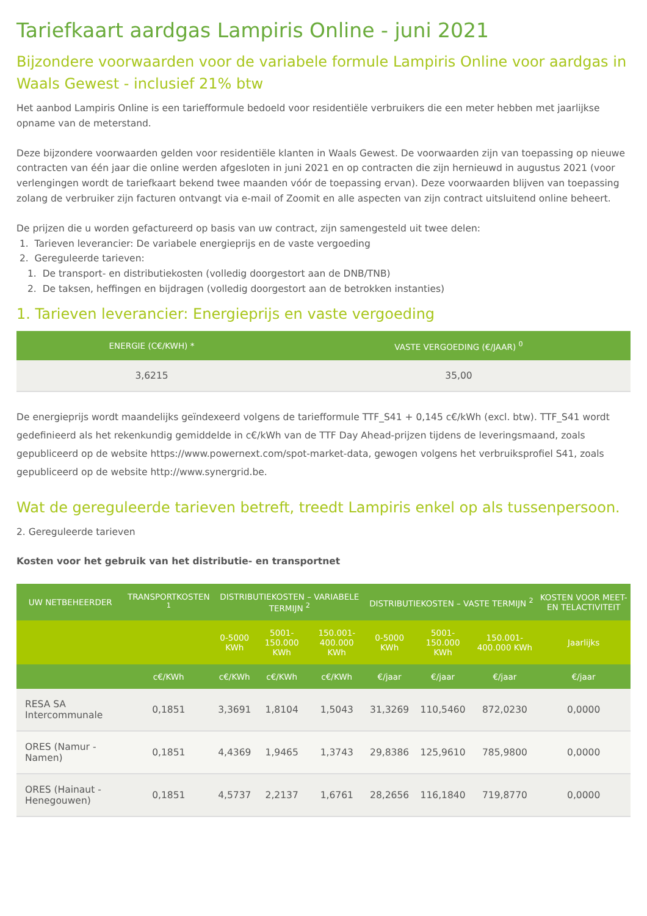Tariefkaart aardgas Lampiris Online - juni 2021
Bijzondere voorwaarden voor de variabele formule Lampiris Online voor aardgas in Waals Gewest - inclusief 21% btw
Het aanbod Lampiris Online is een tariefformule bedoeld voor residentiële verbruikers die een meter hebben met jaarlijkse opname van de meterstand.
Deze bijzondere voorwaarden gelden voor residentiële klanten in Waals Gewest. De voorwaarden zijn van toepassing op nieuwe contracten van één jaar die online werden afgesloten in juni 2021 en op contracten die zijn hernieuwd in augustus 2021 (voor verlengingen wordt de tariefkaart bekend twee maanden vóór de toepassing ervan). Deze voorwaarden blijven van toepassing zolang de verbruiker zijn facturen ontvangt via e-mail of Zoomit en alle aspecten van zijn contract uitsluitend online beheert.
De prijzen die u worden gefactureerd op basis van uw contract, zijn samengesteld uit twee delen:
1. Tarieven leverancier: De variabele energieprijs en de vaste vergoeding
2. Gereguleerde tarieven:
1. De transport- en distributiekosten (volledig doorgestort aan de DNB/TNB)
2. De taksen, heffingen en bijdragen (volledig doorgestort aan de betrokken instanties)
1. Tarieven leverancier: Energieprijs en vaste vergoeding
| ENERGIE (C€/KWH) * | VASTE VERGOEDING (€/JAAR) <sup>0</sup> |
| --- | --- |
| 3,6215 | 35,00 |
De energieprijs wordt maandelijks geïndexeerd volgens de tariefformule TTF_S41 + 0,145 c€/kWh (excl. btw). TTF_S41 wordt gedefinieerd als het rekenkundig gemiddelde in c€/kWh van de TTF Day Ahead-prijzen tijdens de leveringsmaand, zoals gepubliceerd op de website https://www.powernext.com/spot-market-data, gewogen volgens het verbruiksprofiel S41, zoals gepubliceerd op de website http://www.synergrid.be.
Wat de gereguleerde tarieven betreft, treedt Lampiris enkel op als tussenpersoon.
2. Gereguleerde tarieven
Kosten voor het gebruik van het distributie- en transportnet
| UW NETBEHEERDER | TRANSPORTKOSTEN <sup>1</sup> | DISTRIBUTIEKOSTEN – VARIABELE TERMIJN <sup>2</sup> | | | DISTRIBUTIEKOSTEN – VASTE TERMIJN <sup>2</sup> | | | KOSTEN VOOR MEET- EN TELACTIVITEIT |
| --- | --- | --- | --- | --- | --- | --- | --- | --- |
| | | 0-5000 KWh | 5001-150.000 KWh | 150.001- 400.000 KWh | 0-5000 KWh | 5001-150.000 KWh | 150.001- 400.000 KWh | Jaarlijks |
| | c€/KWh | c€/KWh | c€/KWh | c€/KWh | €/jaar | €/jaar | €/jaar | €/jaar |
| RESA SA Intercommunale | 0,1851 | 3,3691 | 1,8104 | 1,5043 | 31,3269 | 110,5460 | 872,0230 | 0,0000 |
| ORES (Namur - Namen) | 0,1851 | 4,4369 | 1,9465 | 1,3743 | 29,8386 | 125,9610 | 785,9800 | 0,0000 |
| ORES (Hainaut - Henegouwen) | 0,1851 | 4,5737 | 2,2137 | 1,6761 | 28,2656 | 116,1840 | 719,8770 | 0,0000 |